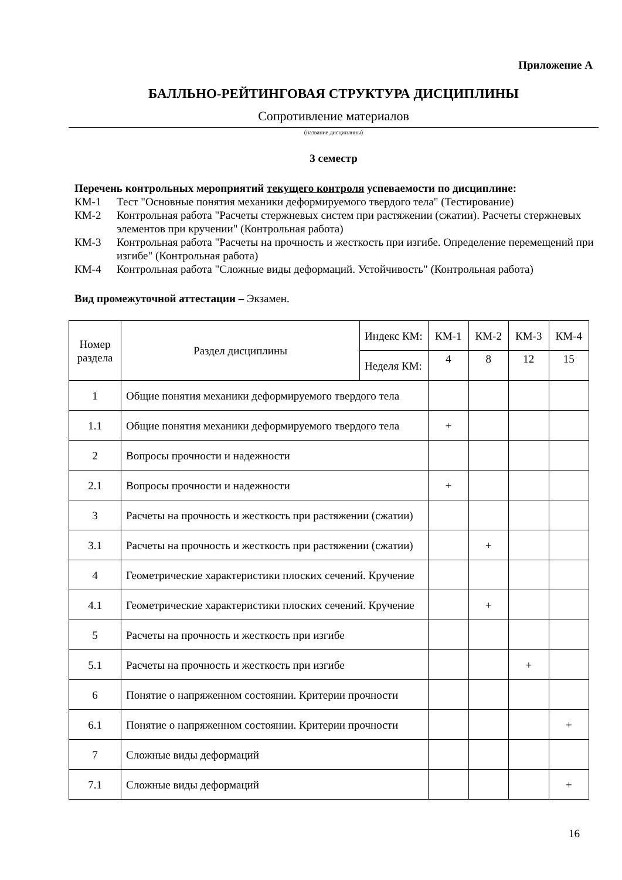Приложение А
БАЛЛЬНО-РЕЙТИНГОВАЯ СТРУКТУРА ДИСЦИПЛИНЫ
Сопротивление материалов
(название дисциплины)
3 семестр
Перечень контрольных мероприятий текущего контроля успеваемости по дисциплине:
КМ-1 Тест "Основные понятия механики деформируемого твердого тела" (Тестирование)
КМ-2 Контрольная работа "Расчеты стержневых систем при растяжении (сжатии). Расчеты стержневых элементов при кручении" (Контрольная работа)
КМ-3 Контрольная работа "Расчеты на прочность и жесткость при изгибе. Определение перемещений при изгибе" (Контрольная работа)
КМ-4 Контрольная работа "Сложные виды деформаций. Устойчивость" (Контрольная работа)
Вид промежуточной аттестации – Экзамен.
| Номер раздела | Раздел дисциплины | Индекс КМ: | КМ-1 | КМ-2 | КМ-3 | КМ-4 |
| | | Неделя КМ: | 4 | 8 | 12 | 15 |
| 1 | Общие понятия механики деформируемого твердого тела | | | | | |
| 1.1 | Общие понятия механики деформируемого твердого тела | | + | | | |
| 2 | Вопросы прочности и надежности | | | | | |
| 2.1 | Вопросы прочности и надежности | | + | | | |
| 3 | Расчеты на прочность и жесткость при растяжении (сжатии) | | | | | |
| 3.1 | Расчеты на прочность и жесткость при растяжении (сжатии) | | | + | | |
| 4 | Геометрические характеристики плоских сечений. Кручение | | | | | |
| 4.1 | Геометрические характеристики плоских сечений. Кручение | | | + | | |
| 5 | Расчеты на прочность и жесткость при изгибе | | | | | |
| 5.1 | Расчеты на прочность и жесткость при изгибе | | | | + | |
| 6 | Понятие о напряженном состоянии. Критерии прочности | | | | | |
| 6.1 | Понятие о напряженном состоянии. Критерии прочности | | | | | + |
| 7 | Сложные виды деформаций | | | | | |
| 7.1 | Сложные виды деформаций | | | | | + |
16